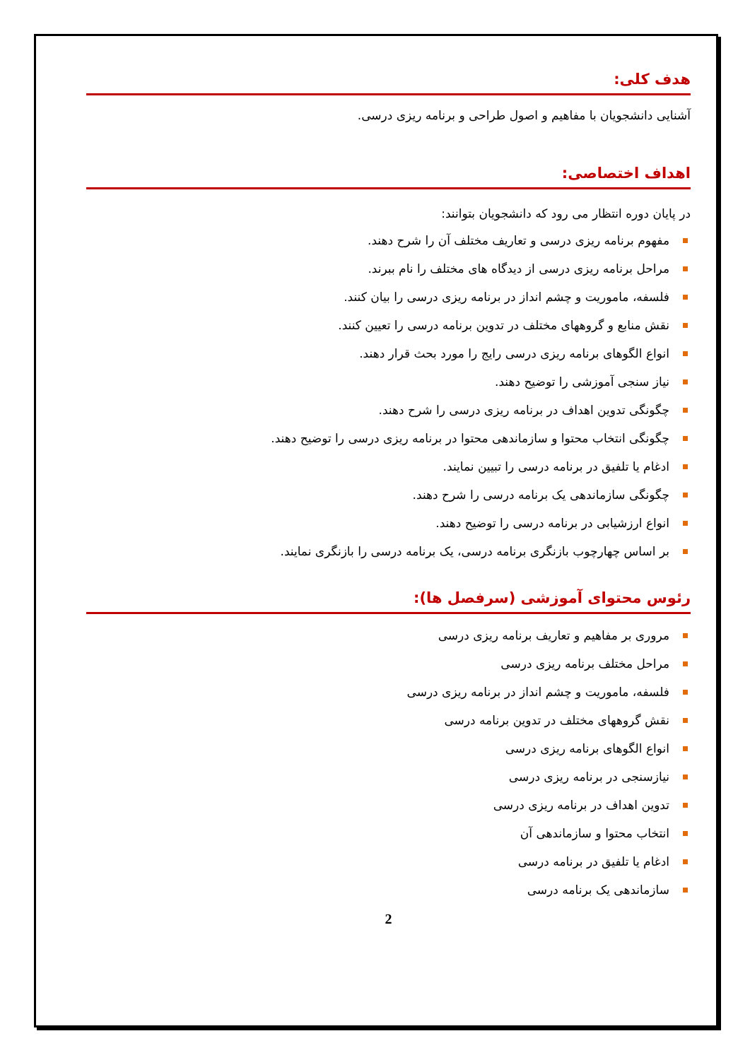هدف کلی:
آشنايی دانشجويان با مفاهيم و اصول طراحی و برنامه ريزی درسی.
اهداف اختصاصی:
در پايان دوره انتظار می رود که دانشجويان بتوانند:
مفهوم برنامه ريزی درسی و تعاريف مختلف آن را شرح دهند.
مراحل برنامه ريزی درسی از ديدگاه های مختلف را نام ببرند.
فلسفه، ماموريت و چشم انداز در برنامه ريزی درسی را بيان کنند.
نقش منابع و گروههای مختلف در تدوين برنامه درسی را تعيين کنند.
انواع الگوهای برنامه ريزی درسی رايج را مورد بحث قرار دهند.
نياز سنجی آموزشی را توضيح دهند.
چگونگی تدوين اهداف در برنامه ريزی درسی را شرح دهند.
چگونگی انتخاب محتوا و سازماندهی محتوا در برنامه ريزی درسی را توضيح دهند.
ادغام يا تلفيق در برنامه درسی را تبيين نمايند.
چگونگی سازماندهی يک برنامه درسی را شرح دهند.
انواع ارزشيابی در برنامه درسی را توضيح دهند.
بر اساس چهارچوب بازنگری برنامه درسی، يک برنامه درسی را بازنگری نمايند.
رئوس محتوای آموزشی (سرفصل ها):
مروری بر مفاهيم و تعاريف برنامه ريزی درسی
مراحل مختلف برنامه ريزی درسی
فلسفه، ماموريت و چشم انداز در برنامه ريزی درسی
نقش گروههای مختلف در تدوين برنامه درسی
انواع الگوهای برنامه ريزی درسی
نيازسنجی در برنامه ريزی درسی
تدوين اهداف در برنامه ريزی درسی
انتخاب محتوا و سازماندهی آن
ادغام يا تلفيق در برنامه درسی
سازماندهی يک برنامه درسی
2